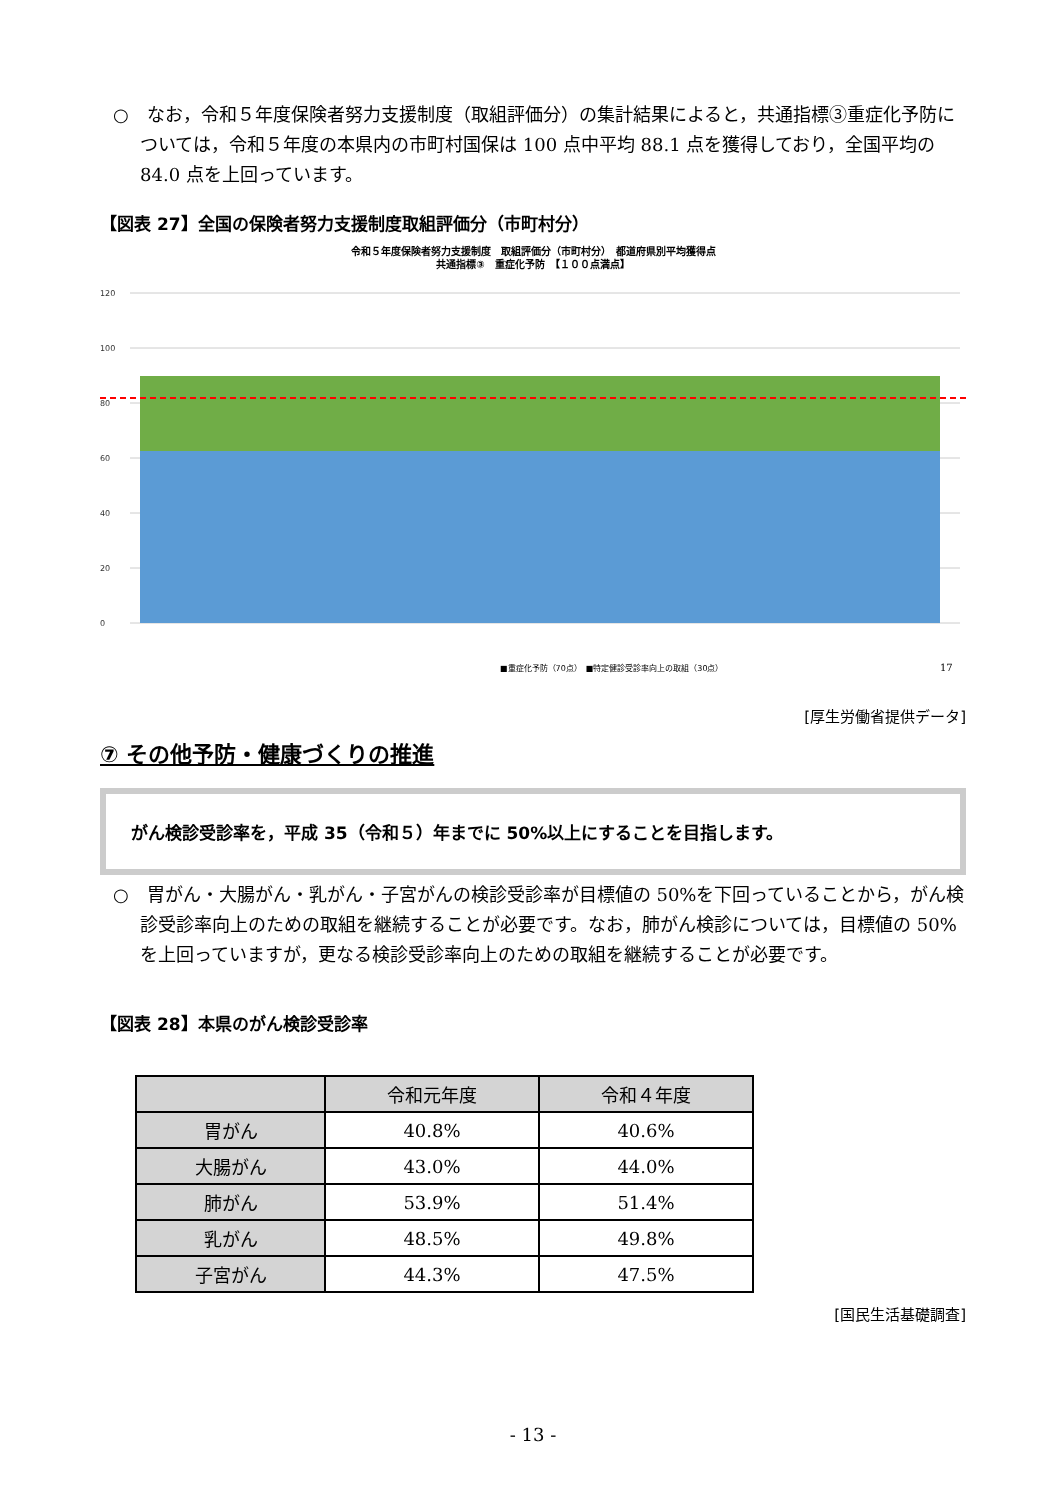○　なお，令和５年度保険者努力支援制度（取組評価分）の集計結果によると，共通指標③重症化予防については，令和５年度の本県内の市町村国保は 100 点中平均 88.1 点を獲得しており，全国平均の 84.0 点を上回っています。
【図表 27】全国の保険者努力支援制度取組評価分（市町村分）
令和５年度保険者努力支援制度　取組評価分（市町村分）　都道府県別平均獲得点
共通指標③　重症化予防　【１００点満点】
120
100
80
60
40
20
0
■重症化予防（70点）　■特定健診受診率向上の取組（30点）
17
[厚生労働省提供データ]
⑦ その他予防・健康づくりの推進
がん検診受診率を，平成 35（令和５）年までに 50%以上にすることを目指します。
○　胃がん・大腸がん・乳がん・子宮がんの検診受診率が目標値の 50%を下回っていることから，がん検診受診率向上のための取組を継続することが必要です。なお，肺がん検診については，目標値の 50%を上回っていますが，更なる検診受診率向上のための取組を継続することが必要です。
【図表 28】本県のがん検診受診率
| | 令和元年度 | 令和４年度 |
| --- | --- | --- |
| 胃がん | 40.8% | 40.6% |
| 大腸がん | 43.0% | 44.0% |
| 肺がん | 53.9% | 51.4% |
| 乳がん | 48.5% | 49.8% |
| 子宮がん | 44.3% | 47.5% |
[国民生活基礎調査]
- 13 -